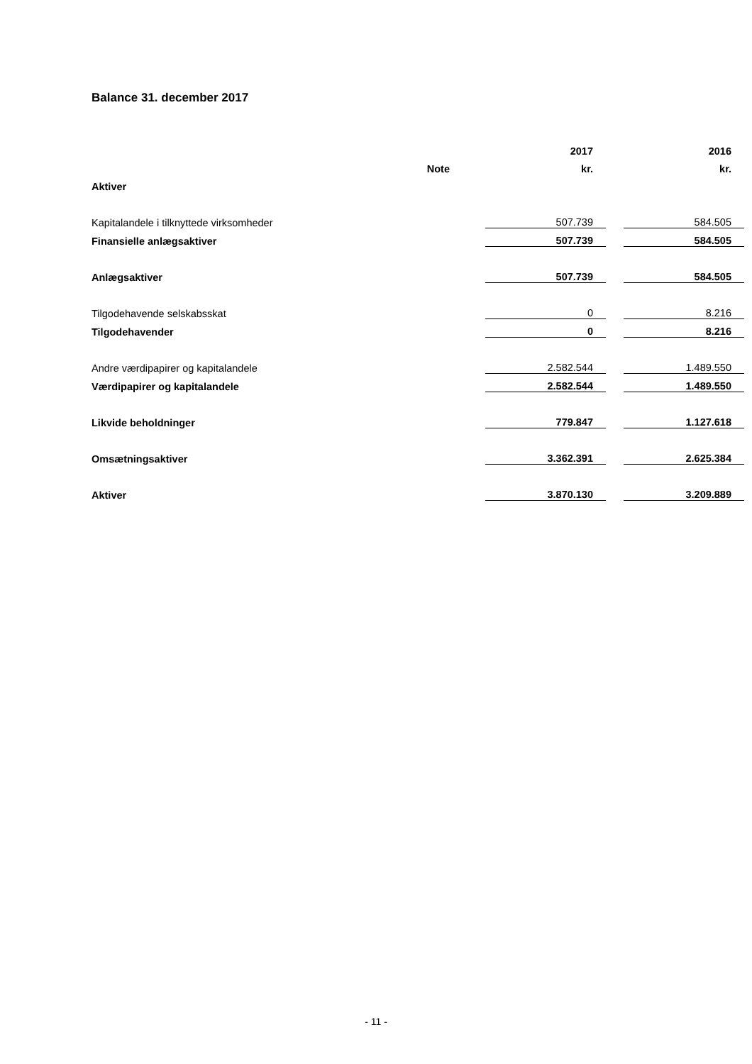Balance 31. december 2017
| | | | 2017 | | 2016 |
| | Note | | kr. | | kr. |
| Aktiver | | | | | |
| Kapitalandele i tilknyttede virksomheder | | | 507.739 | | 584.505 |
| Finansielle anlægsaktiver | | | 507.739 | | 584.505 |
| Anlægsaktiver | | | 507.739 | | 584.505 |
| Tilgodehavende selskabsskat | | | 0 | | 8.216 |
| Tilgodehavender | | | 0 | | 8.216 |
| Andre værdipapirer og kapitalandele | | | 2.582.544 | | 1.489.550 |
| Værdipapirer og kapitalandele | | | 2.582.544 | | 1.489.550 |
| Likvide beholdninger | | | 779.847 | | 1.127.618 |
| Omsætningsaktiver | | | 3.362.391 | | 2.625.384 |
| Aktiver | | | 3.870.130 | | 3.209.889 |
- 11 -